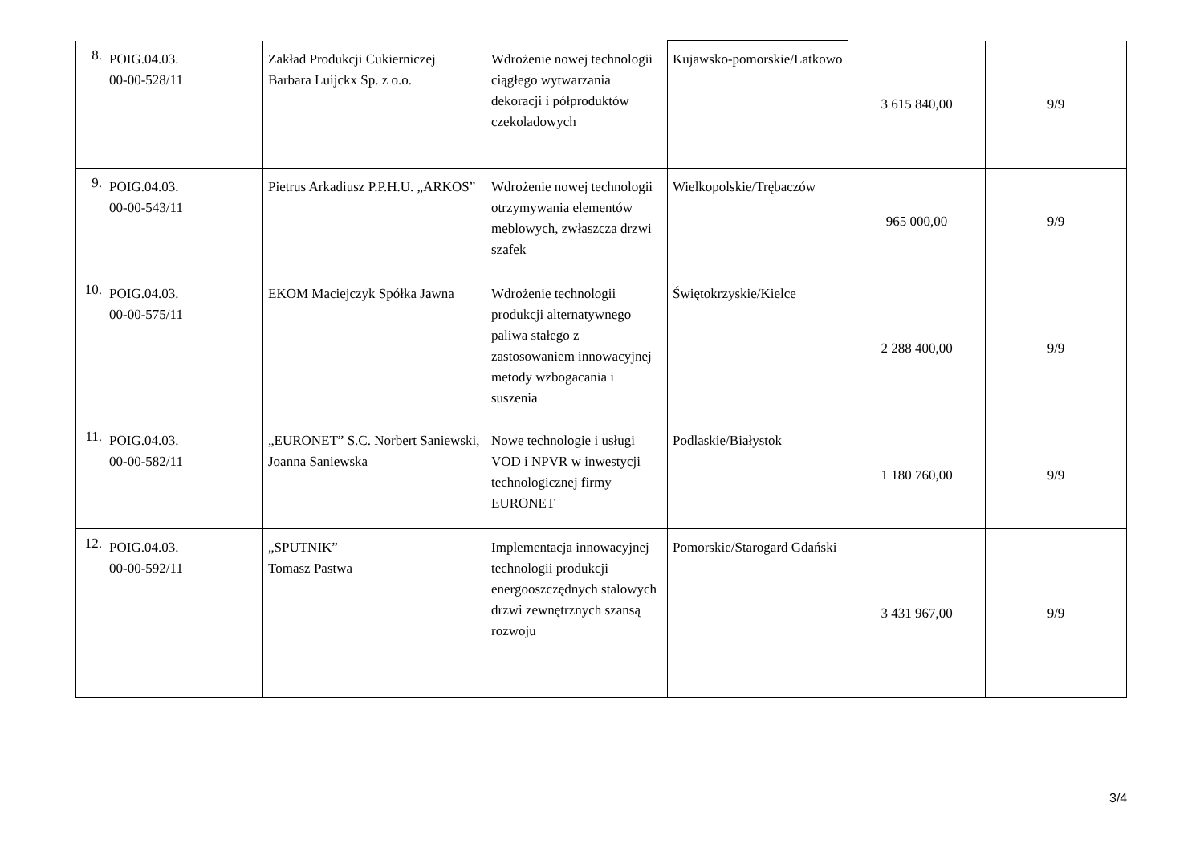| 8. | POIG.04.03. 00-00-528/11 | Zakład Produkcji Cukierniczej Barbara Luijckx Sp. z o.o. | Wdrożenie nowej technologii ciągłego wytwarzania dekoracji i półproduktów czekoladowych | Kujawsko-pomorskie/Latkowo | 3 615 840,00 | 9/9 |
| 9. | POIG.04.03. 00-00-543/11 | Pietrus Arkadiusz P.P.H.U. „ARKOS” | Wdrożenie nowej technologii otrzymywania elementów meblowych, zwłaszcza drzwi szafek | Wielkopolskie/Trębaczów | 965 000,00 | 9/9 |
| 10. | POIG.04.03. 00-00-575/11 | EKOM Maciejczyk Spółka Jawna | Wdrożenie technologii produkcji alternatywnego paliwa stałego z zastosowaniem innowacyjnej metody wzbogacania i suszenia | Świętokrzyskie/Kielce | 2 288 400,00 | 9/9 |
| 11. | POIG.04.03. 00-00-582/11 | „EURONET” S.C. Norbert Saniewski, Joanna Saniewska | Nowe technologie i usługi VOD i NPVR w inwestycji technologicznej firmy EURONET | Podlaskie/Białystok | 1 180 760,00 | 9/9 |
| 12. | POIG.04.03. 00-00-592/11 | „SPUTNIK” Tomasz Pastwa | Implementacja innowacyjnej technologii produkcji energooszczędnych stalowych drzwi zewnętrznych szansą rozwoju | Pomorskie/Starogard Gdański | 3 431 967,00 | 9/9 |
3/4